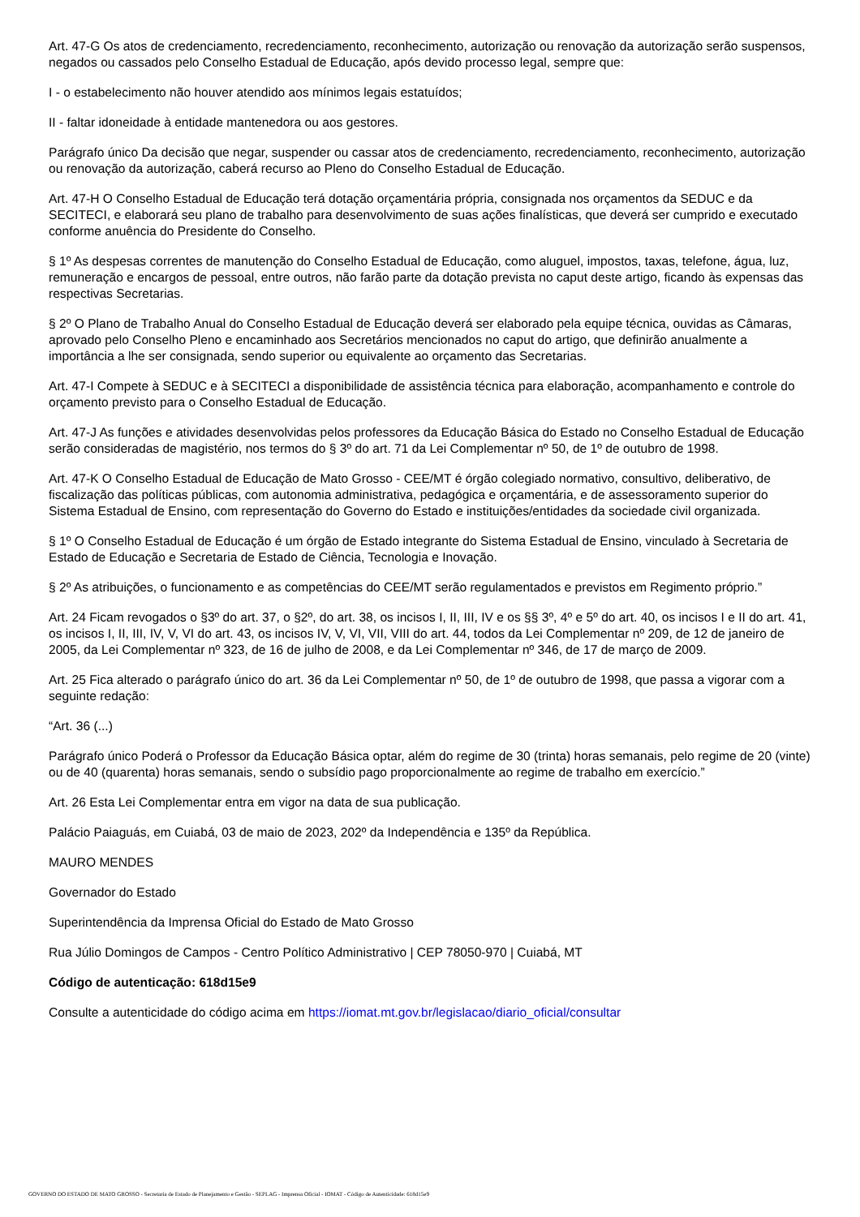Art. 47-G Os atos de credenciamento, recredenciamento, reconhecimento, autorização ou renovação da autorização serão suspensos, negados ou cassados pelo Conselho Estadual de Educação, após devido processo legal, sempre que:
I - o estabelecimento não houver atendido aos mínimos legais estatuídos;
II - faltar idoneidade à entidade mantenedora ou aos gestores.
Parágrafo único Da decisão que negar, suspender ou cassar atos de credenciamento, recredenciamento, reconhecimento, autorização ou renovação da autorização, caberá recurso ao Pleno do Conselho Estadual de Educação.
Art. 47-H O Conselho Estadual de Educação terá dotação orçamentária própria, consignada nos orçamentos da SEDUC e da SECITECI, e elaborará seu plano de trabalho para desenvolvimento de suas ações finalísticas, que deverá ser cumprido e executado conforme anuência do Presidente do Conselho.
§ 1º As despesas correntes de manutenção do Conselho Estadual de Educação, como aluguel, impostos, taxas, telefone, água, luz, remuneração e encargos de pessoal, entre outros, não farão parte da dotação prevista no caput deste artigo, ficando às expensas das respectivas Secretarias.
§ 2º O Plano de Trabalho Anual do Conselho Estadual de Educação deverá ser elaborado pela equipe técnica, ouvidas as Câmaras, aprovado pelo Conselho Pleno e encaminhado aos Secretários mencionados no caput do artigo, que definirão anualmente a importância a lhe ser consignada, sendo superior ou equivalente ao orçamento das Secretarias.
Art. 47-I Compete à SEDUC e à SECITECI a disponibilidade de assistência técnica para elaboração, acompanhamento e controle do orçamento previsto para o Conselho Estadual de Educação.
Art. 47-J As funções e atividades desenvolvidas pelos professores da Educação Básica do Estado no Conselho Estadual de Educação serão consideradas de magistério, nos termos do § 3º do art. 71 da Lei Complementar nº 50, de 1º de outubro de 1998.
Art. 47-K O Conselho Estadual de Educação de Mato Grosso - CEE/MT é órgão colegiado normativo, consultivo, deliberativo, de fiscalização das políticas públicas, com autonomia administrativa, pedagógica e orçamentária, e de assessoramento superior do Sistema Estadual de Ensino, com representação do Governo do Estado e instituições/entidades da sociedade civil organizada.
§ 1º O Conselho Estadual de Educação é um órgão de Estado integrante do Sistema Estadual de Ensino, vinculado à Secretaria de Estado de Educação e Secretaria de Estado de Ciência, Tecnologia e Inovação.
§ 2º As atribuições, o funcionamento e as competências do CEE/MT serão regulamentados e previstos em Regimento próprio.”
Art. 24 Ficam revogados o §3º do art. 37, o §2º, do art. 38, os incisos I, II, III, IV e os §§ 3º, 4º e 5º do art. 40, os incisos I e II do art. 41, os incisos I, II, III, IV, V, VI do art. 43, os incisos IV, V, VI, VII, VIII do art. 44, todos da Lei Complementar nº 209, de 12 de janeiro de 2005, da Lei Complementar nº 323, de 16 de julho de 2008, e da Lei Complementar nº 346, de 17 de março de 2009.
Art. 25 Fica alterado o parágrafo único do art. 36 da Lei Complementar nº 50, de 1º de outubro de 1998, que passa a vigorar com a seguinte redação:
“Art. 36 (...)
Parágrafo único Poderá o Professor da Educação Básica optar, além do regime de 30 (trinta) horas semanais, pelo regime de 20 (vinte) ou de 40 (quarenta) horas semanais, sendo o subsídio pago proporcionalmente ao regime de trabalho em exercício.”
Art. 26 Esta Lei Complementar entra em vigor na data de sua publicação.
Palácio Paiaguás, em Cuiabá, 03 de maio de 2023, 202º da Independência e 135º da República.
MAURO MENDES
Governador do Estado
Superintendência da Imprensa Oficial do Estado de Mato Grosso
Rua Júlio Domingos de Campos - Centro Político Administrativo | CEP 78050-970 | Cuiabá, MT
Código de autenticação: 618d15e9
Consulte a autenticidade do código acima em https://iomat.mt.gov.br/legislacao/diario_oficial/consultar
GOVERNO DO ESTADO DE MATO GROSSO - Secretaria de Estado de Planejamento e Gestão - SEPLAG - Imprensa Oficial - IOMAT - Código de Autenticidade: 618d15e9